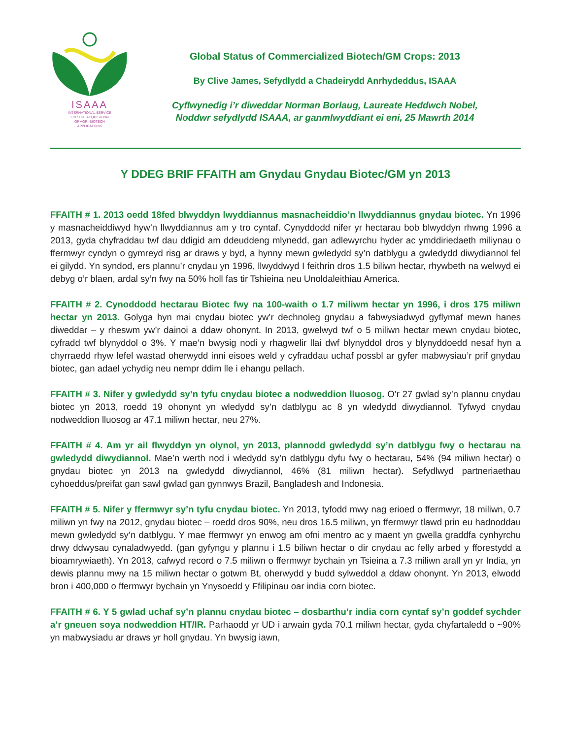ISAAA
INTERNATIONAL SERVICE
FOR THE ACQUISITION
OF AGRI-BIOTECH
APPLICATIONS
Global Status of Commercialized Biotech/GM Crops: 2013
By Clive James, Sefydlydd a Chadeirydd Anrhydeddus, ISAAA
Cyflwynedig i’r diweddar Norman Borlaug, Laureate Heddwch Nobel,
Noddwr sefydlydd ISAAA, ar ganmlwyddiant ei eni, 25 Mawrth 2014
Y DDEG BRIF FFAITH am Gnydau Gnydau Biotec/GM yn 2013
FFAITH # 1. 2013 oedd 18fed blwyddyn lwyddiannus masnacheiddio’n llwyddiannus gnydau biotec. Yn 1996 y masnacheiddiwyd hyw’n llwyddiannus am y tro cyntaf. Cynyddodd nifer yr hectarau bob blwyddyn rhwng 1996 a 2013, gyda chyfraddau twf dau ddigid am ddeuddeng mlynedd, gan adlewyrchu hyder ac ymddiriedaeth miliynau o ffermwyr cyndyn o gymreyd risg ar draws y byd, a hynny mewn gwledydd sy’n datblygu a gwledydd diwydiannol fel ei gilydd. Yn syndod, ers plannu’r cnydau yn 1996, llwyddwyd I feithrin dros 1.5 biliwn hectar, rhywbeth na welwyd ei debyg o’r blaen, ardal sy’n fwy na 50% holl fas tir Tshieina neu Unoldaleithiau America.
FFAITH # 2. Cynoddodd hectarau Biotec fwy na 100-waith o 1.7 miliwm hectar yn 1996, i dros 175 miliwn hectar yn 2013. Golyga hyn mai cnydau biotec yw’r dechnoleg gnydau a fabwysiadwyd gyflymaf mewn hanes diweddar – y rheswm yw’r dainoi a ddaw ohonynt. In 2013, gwelwyd twf o 5 miliwn hectar mewn cnydau biotec, cyfradd twf blynyddol o 3%. Y mae’n bwysig nodi y rhagwelir llai dwf blynyddol dros y blynyddoedd nesaf hyn a chyrraedd rhyw lefel wastad oherwydd inni eisoes weld y cyfraddau uchaf possbl ar gyfer mabwysiau’r prif gnydau biotec, gan adael ychydig neu nempr ddim lle i ehangu pellach.
FFAITH # 3. Nifer y gwledydd sy’n tyfu cnydau biotec a nodweddion lluosog. O’r 27 gwlad sy’n plannu cnydau biotec yn 2013, roedd 19 ohonynt yn wledydd sy’n datblygu ac 8 yn wledydd diwydiannol. Tyfwyd cnydau nodweddion lluosog ar 47.1 miliwn hectar, neu 27%.
FFAITH # 4. Am yr ail flwyddyn yn olynol, yn 2013, plannodd gwledydd sy’n datblygu fwy o hectarau na gwledydd diwydiannol. Mae’n werth nod i wledydd sy’n datblygu dyfu fwy o hectarau, 54% (94 miliwn hectar) o gnydau biotec yn 2013 na gwledydd diwydiannol, 46% (81 miliwn hectar). Sefydlwyd partneriaethau cyhoeddus/preifat gan sawl gwlad gan gynnwys Brazil, Bangladesh and Indonesia.
FFAITH # 5. Nifer y ffermwyr sy’n tyfu cnydau biotec. Yn 2013, tyfodd mwy nag erioed o ffermwyr, 18 miliwn, 0.7 miliwn yn fwy na 2012, gnydau biotec – roedd dros 90%, neu dros 16.5 miliwn, yn ffermwyr tlawd prin eu hadnoddau mewn gwledydd sy’n datblygu. Y mae ffermwyr yn enwog am ofni mentro ac y maent yn gwella graddfa cynhyrchu drwy ddwysau cynaladwyedd. (gan gyfyngu y plannu i 1.5 biliwn hectar o dir cnydau ac felly arbed y fforestydd a bioamrywiaeth). Yn 2013, cafwyd record o 7.5 miliwn o ffermwyr bychain yn Tsieina a 7.3 miliwn arall yn yr India, yn dewis plannu mwy na 15 miliwn hectar o gotwm Bt, oherwydd y budd sylweddol a ddaw ohonynt. Yn 2013, elwodd bron i 400,000 o ffermwyr bychain yn Ynysoedd y Ffilipinau oar india corn biotec.
FFAITH # 6. Y 5 gwlad uchaf sy’n plannu cnydau biotec – dosbarthu’r india corn cyntaf sy’n goddef sychder a’r gneuen soya nodweddion HT/IR. Parhaodd yr UD i arwain gyda 70.1 miliwn hectar, gyda chyfartaledd o ~90% yn mabwysiadu ar draws yr holl gnydau. Yn bwysig iawn,